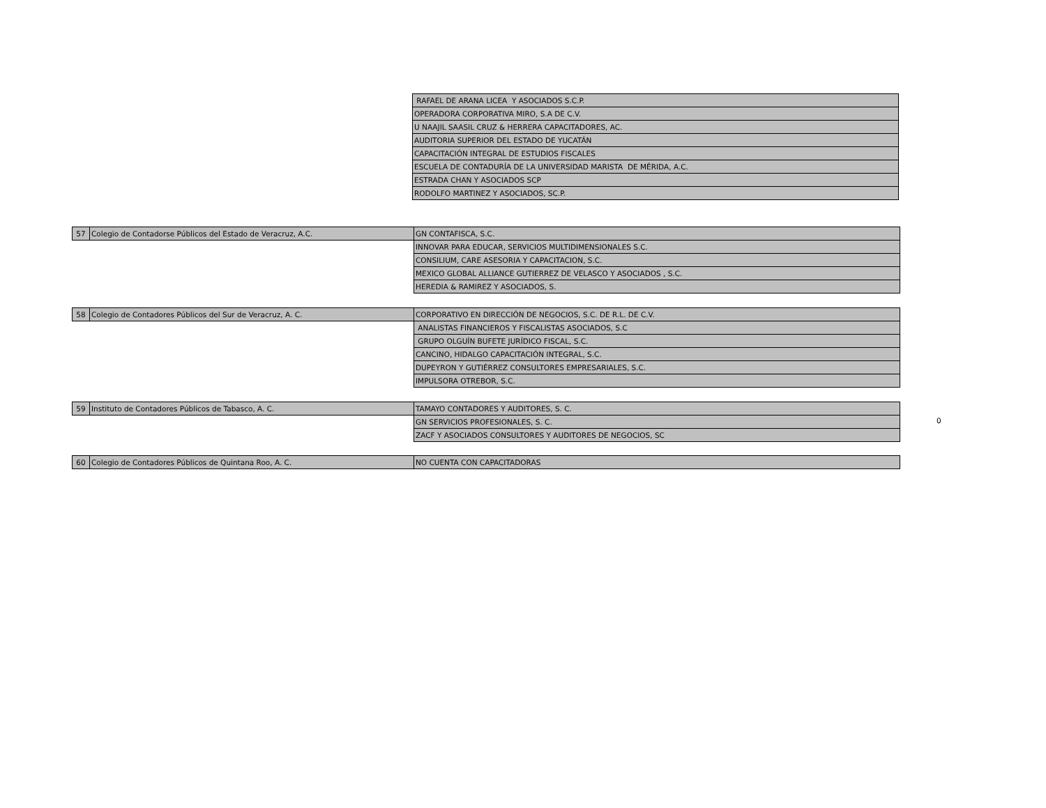| | | RAFAEL DE ARANA LICEA Y ASOCIADOS S.C.P. |
| | | OPERADORA CORPORATIVA MIRO, S.A DE C.V. |
| | | U NAAJIL SAASIL CRUZ & HERRERA CAPACITADORES, AC. |
| | | AUDITORIA SUPERIOR DEL ESTADO DE YUCATÁN |
| | | CAPACITACIÓN INTEGRAL DE ESTUDIOS FISCALES |
| | | ESCUELA DE CONTADURÍA DE LA UNIVERSIDAD MARISTA DE MÉRIDA, A.C. |
| | | ESTRADA CHAN Y ASOCIADOS SCP |
| | | RODOLFO MARTINEZ Y ASOCIADOS, SC.P. |
| 57 | Colegio de Contadorse Públicos del Estado de Veracruz, A.C. | GN CONTAFISCA, S.C. |
| | | INNOVAR PARA EDUCAR, SERVICIOS MULTIDIMENSIONALES S.C. |
| | | CONSILIUM, CARE ASESORIA Y CAPACITACION, S.C. |
| | | MEXICO GLOBAL ALLIANCE GUTIERREZ DE VELASCO Y ASOCIADOS , S.C. |
| | | HEREDIA & RAMIREZ Y ASOCIADOS, S. |
| 58 | Colegio de Contadores Públicos del Sur de Veracruz, A. C. | CORPORATIVO EN DIRECCIÓN DE NEGOCIOS, S.C. DE R.L. DE C.V. |
| | | ANALISTAS FINANCIEROS Y FISCALISTAS ASOCIADOS, S.C |
| | | GRUPO OLGUÍN BUFETE JURÍDICO FISCAL, S.C. |
| | | CANCINO, HIDALGO CAPACITACIÓN INTEGRAL, S.C. |
| | | DUPEYRON Y GUTIÉRREZ CONSULTORES EMPRESARIALES, S.C. |
| | | IMPULSORA OTREBOR, S.C. |
| 59 | Instituto de Contadores Públicos de Tabasco, A. C. | TAMAYO CONTADORES Y AUDITORES, S. C. |
| | | GN SERVICIOS PROFESIONALES, S. C. |
| | | ZACF Y ASOCIADOS CONSULTORES Y AUDITORES DE NEGOCIOS, SC |
0
| 60 | Colegio de Contadores Públicos de Quintana Roo, A. C. | NO CUENTA CON CAPACITADORAS |